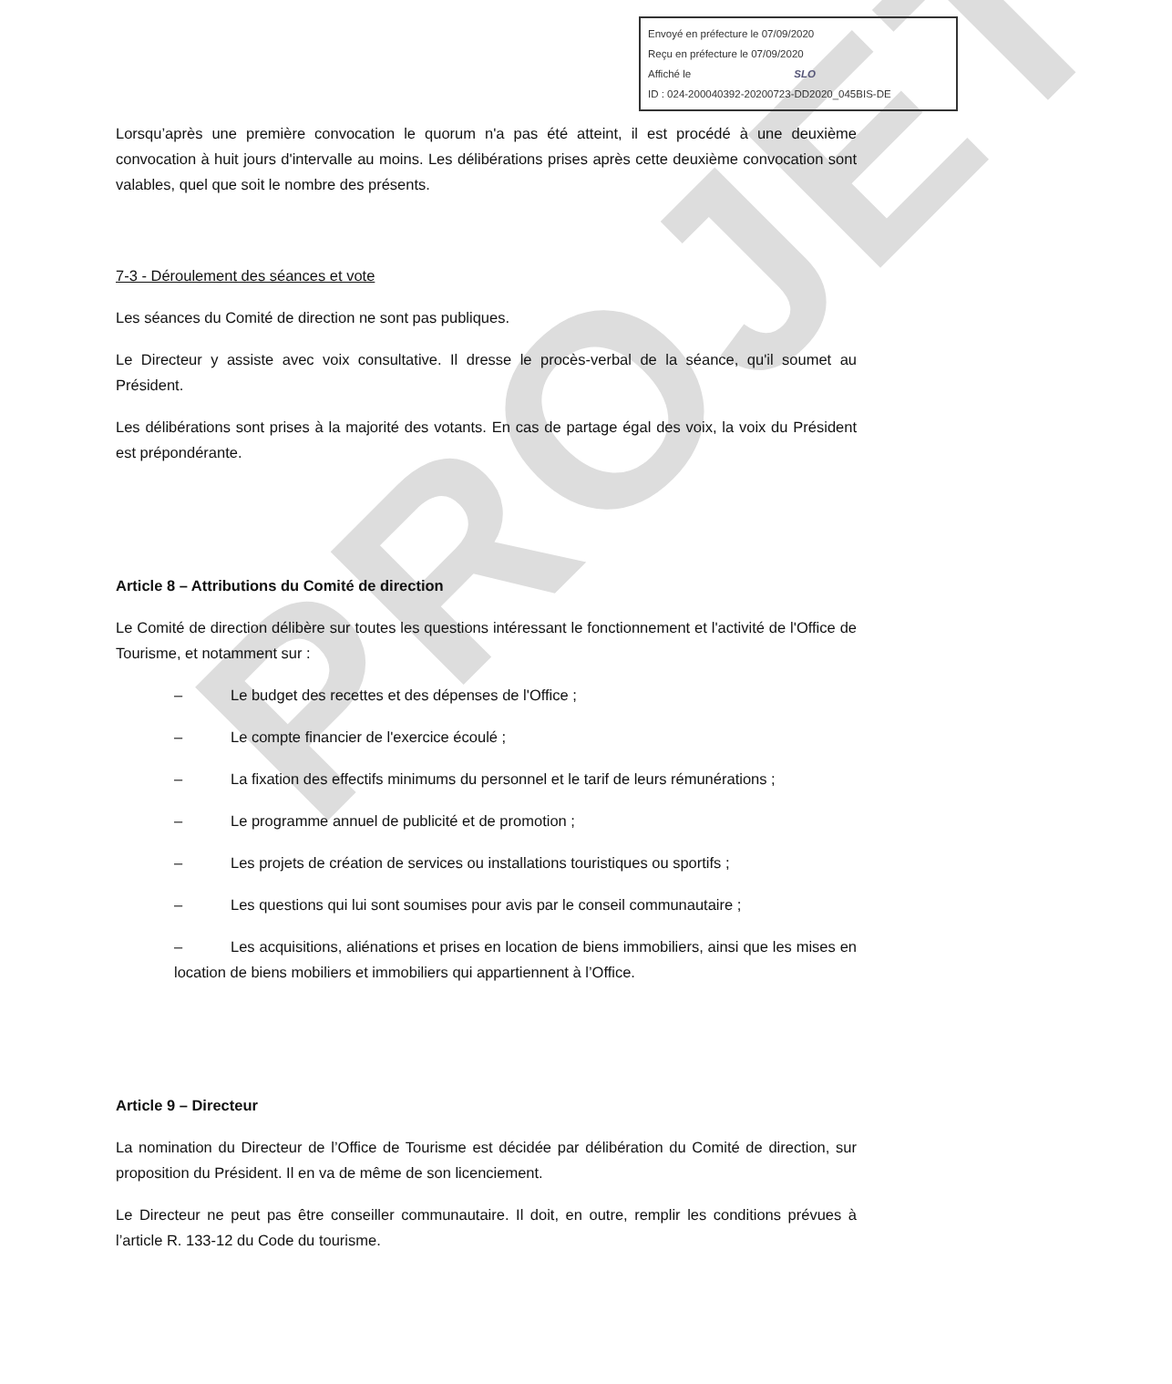PROJET
Envoyé en préfecture le 07/09/2020
Reçu en préfecture le 07/09/2020
Affiché le SLO
ID : 024-200040392-20200723-DD2020_045BIS-DE
Lorsqu’après une première convocation le quorum n'a pas été atteint, il est procédé à une deuxième convocation à huit jours d'intervalle au moins. Les délibérations prises après cette deuxième convocation sont valables, quel que soit le nombre des présents.
7-3 - Déroulement des séances et vote
Les séances du Comité de direction ne sont pas publiques.
Le Directeur y assiste avec voix consultative. Il dresse le procès-verbal de la séance, qu'il soumet au Président.
Les délibérations sont prises à la majorité des votants. En cas de partage égal des voix, la voix du Président est prépondérante.
Article 8 – Attributions du Comité de direction
Le Comité de direction délibère sur toutes les questions intéressant le fonctionnement et l'activité de l'Office de Tourisme, et notamment sur :
– Le budget des recettes et des dépenses de l'Office ;
– Le compte financier de l'exercice écoulé ;
– La fixation des effectifs minimums du personnel et le tarif de leurs rémunérations ;
– Le programme annuel de publicité et de promotion ;
– Les projets de création de services ou installations touristiques ou sportifs ;
– Les questions qui lui sont soumises pour avis par le conseil communautaire ;
– Les acquisitions, aliénations et prises en location de biens immobiliers, ainsi que les mises en location de biens mobiliers et immobiliers qui appartiennent à l’Office.
Article 9 – Directeur
La nomination du Directeur de l’Office de Tourisme est décidée par délibération du Comité de direction, sur proposition du Président. Il en va de même de son licenciement.
Le Directeur ne peut pas être conseiller communautaire. Il doit, en outre, remplir les conditions prévues à l’article R. 133-12 du Code du tourisme.